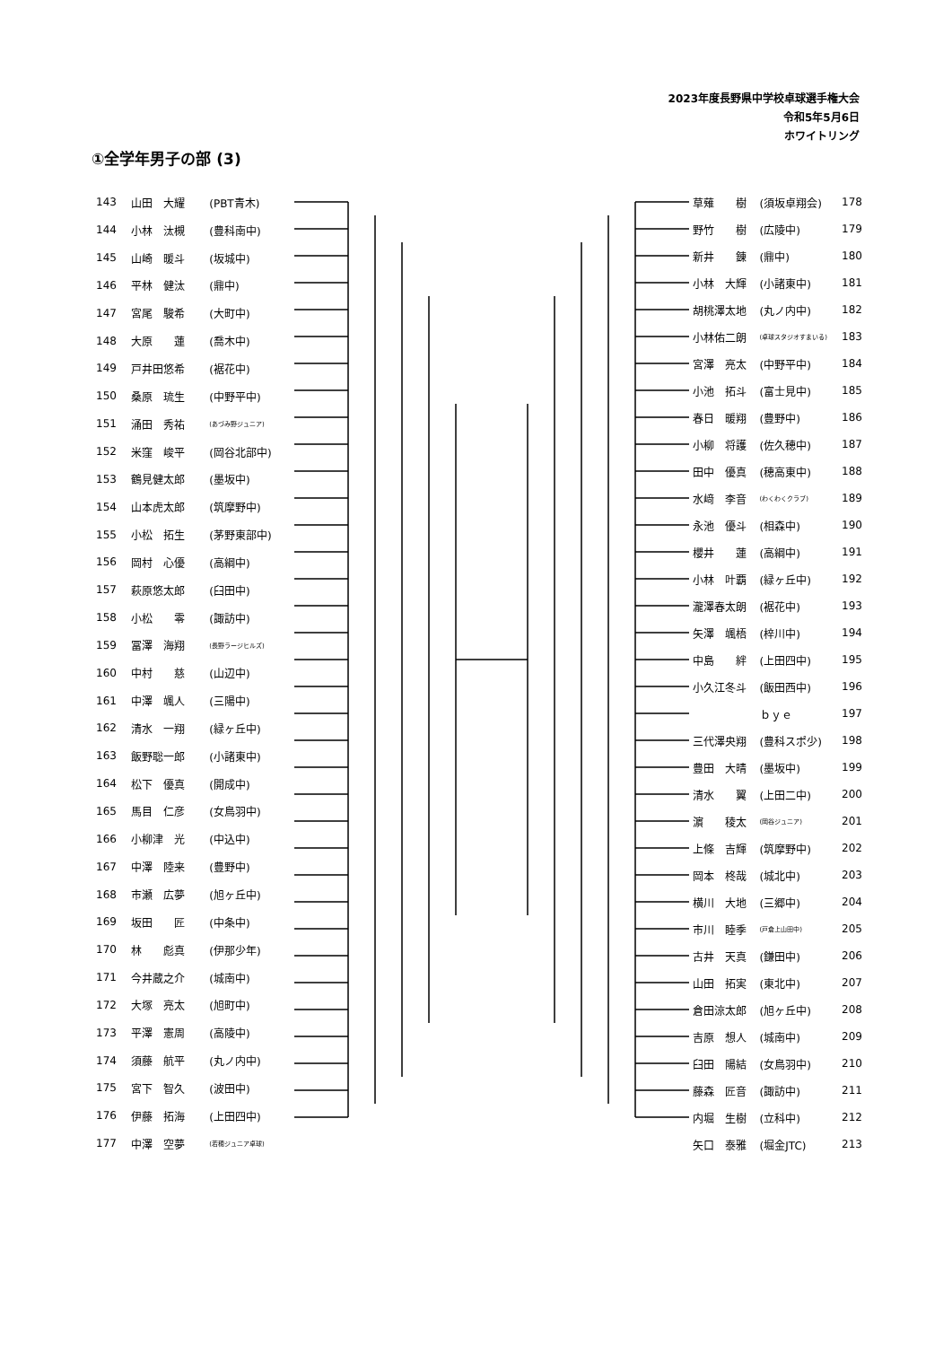2023年度長野県中学校卓球選手権大会
令和5年5月6日
ホワイトリング
①全学年男子の部 (3)
| 143 | 山田 大耀 | (PBT青木) |
| 144 | 小林 汰槻 | (豊科南中) |
| 145 | 山崎 暖斗 | (坂城中) |
| 146 | 平林 健汰 | (鼎中) |
| 147 | 宮尾 駿希 | (大町中) |
| 148 | 大原 蓮 | (喬木中) |
| 149 | 戸井田悠希 | (裾花中) |
| 150 | 桑原 琉生 | (中野平中) |
| 151 | 涌田 秀祐 | (あづみ野ジュニア) |
| 152 | 米窪 峻平 | (岡谷北部中) |
| 153 | 鶴見健太郎 | (墨坂中) |
| 154 | 山本虎太郎 | (筑摩野中) |
| 155 | 小松 拓生 | (茅野東部中) |
| 156 | 岡村 心優 | (高綱中) |
| 157 | 萩原悠太郎 | (臼田中) |
| 158 | 小松 零 | (諏訪中) |
| 159 | 冨澤 海翔 | (長野ラージヒルズ) |
| 160 | 中村 慈 | (山辺中) |
| 161 | 中澤 颯人 | (三陽中) |
| 162 | 清水 一翔 | (緑ヶ丘中) |
| 163 | 飯野聡一郎 | (小諸東中) |
| 164 | 松下 優真 | (開成中) |
| 165 | 馬目 仁彦 | (女鳥羽中) |
| 166 | 小柳津 光 | (中込中) |
| 167 | 中澤 陸来 | (豊野中) |
| 168 | 市瀬 広夢 | (旭ヶ丘中) |
| 169 | 坂田 匠 | (中条中) |
| 170 | 林 彪真 | (伊那少年) |
| 171 | 今井蔵之介 | (城南中) |
| 172 | 大塚 亮太 | (旭町中) |
| 173 | 平澤 憲周 | (高陵中) |
| 174 | 須藤 航平 | (丸ノ内中) |
| 175 | 宮下 智久 | (波田中) |
| 176 | 伊藤 拓海 | (上田四中) |
| 177 | 中澤 空夢 | (若穂ジュニア卓球) |
| 草薙 樹 | (須坂卓翔会) | 178 |
| 野竹 樹 | (広陵中) | 179 |
| 新井 錬 | (鼎中) | 180 |
| 小林 大輝 | (小諸東中) | 181 |
| 胡桃澤太地 | (丸ノ内中) | 182 |
| 小林佑二朗 | (卓球スタジオすまいる) | 183 |
| 宮澤 亮太 | (中野平中) | 184 |
| 小池 拓斗 | (富士見中) | 185 |
| 春日 暖翔 | (豊野中) | 186 |
| 小柳 将護 | (佐久穂中) | 187 |
| 田中 優真 | (穂高東中) | 188 |
| 水﨑 李音 | (わくわくクラブ) | 189 |
| 永池 優斗 | (相森中) | 190 |
| 櫻井 蓮 | (高綱中) | 191 |
| 小林 叶覇 | (緑ヶ丘中) | 192 |
| 瀧澤春太朗 | (裾花中) | 193 |
| 矢澤 颯梧 | (梓川中) | 194 |
| 中島 絆 | (上田四中) | 195 |
| 小久江冬斗 | (飯田西中) | 196 |
| | ｂｙｅ | 197 |
| 三代澤央翔 | (豊科スポ少) | 198 |
| 豊田 大晴 | (墨坂中) | 199 |
| 清水 翼 | (上田二中) | 200 |
| 濵 稜太 | (岡谷ジュニア) | 201 |
| 上條 吉輝 | (筑摩野中) | 202 |
| 岡本 柊哉 | (城北中) | 203 |
| 横川 大地 | (三郷中) | 204 |
| 市川 睦季 | (戸倉上山田中) | 205 |
| 古井 天真 | (鎌田中) | 206 |
| 山田 拓実 | (東北中) | 207 |
| 倉田涼太郎 | (旭ヶ丘中) | 208 |
| 吉原 想人 | (城南中) | 209 |
| 臼田 陽結 | (女鳥羽中) | 210 |
| 藤森 匠音 | (諏訪中) | 211 |
| 内堀 生樹 | (立科中) | 212 |
| 矢口 泰雅 | (堀金JTC) | 213 |